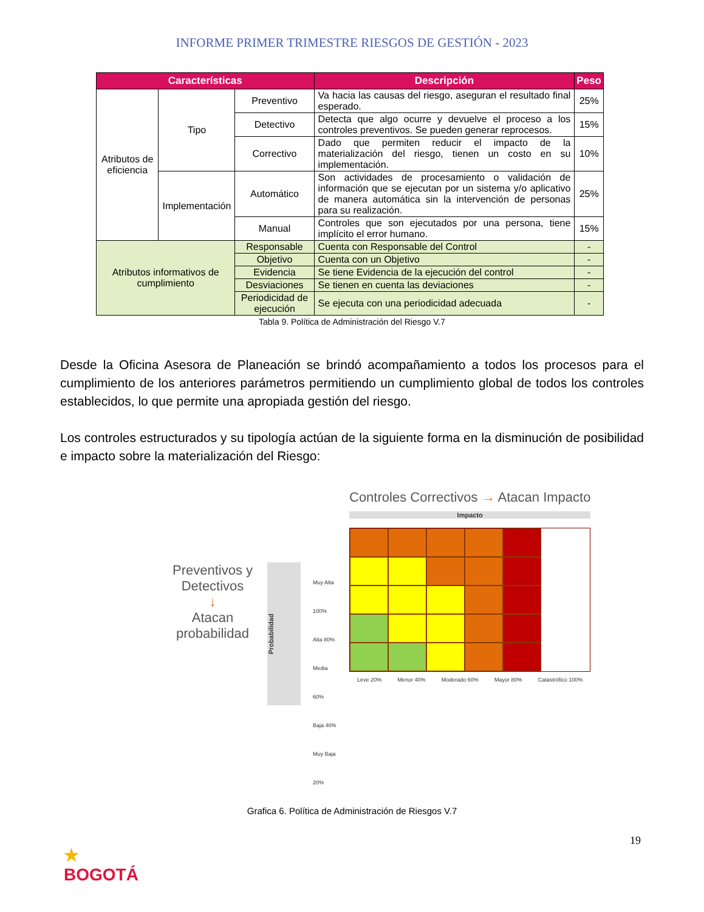INFORME PRIMER TRIMESTRE RIESGOS DE GESTIÓN - 2023
| Características | | | Descripción | Peso |
| --- | --- | --- | --- | --- |
| Atributos de eficiencia | Tipo | Preventivo | Va hacia las causas del riesgo, aseguran el resultado final esperado. | 25% |
| | | Detectivo | Detecta que algo ocurre y devuelve el proceso a los controles preventivos. Se pueden generar reprocesos. | 15% |
| | | Correctivo | Dado que permiten reducir el impacto de la materialización del riesgo, tienen un costo en su implementación. | 10% |
| | Implementación | Automático | Son actividades de procesamiento o validación de información que se ejecutan por un sistema y/o aplicativo de manera automática sin la intervención de personas para su realización. | 25% |
| | | Manual | Controles que son ejecutados por una persona, tiene implícito el error humano. | 15% |
| Atributos informativos de cumplimiento | | Responsable | Cuenta con Responsable del Control | - |
| | | Objetivo | Cuenta con un Objetivo | - |
| | | Evidencia | Se tiene Evidencia de la ejecución del control | - |
| | | Desviaciones | Se tienen en cuenta las deviaciones | - |
| | | Periodicidad de ejecución | Se ejecuta con una periodicidad adecuada | - |
Tabla 9. Política de Administración del Riesgo V.7
Desde la Oficina Asesora de Planeación se brindó acompañamiento a todos los procesos para el cumplimiento de los anteriores parámetros permitiendo un cumplimiento global de todos los controles establecidos, lo que permite una apropiada gestión del riesgo.
Los controles estructurados y su tipología actúan de la siguiente forma en la disminución de posibilidad e impacto sobre la materialización del Riesgo:
Preventivos y Detectivos
↓
Atacan probabilidad
Probabilidad
Muy Alta 100%
Alta 80%
Media 60%
Baja 40%
Muy Baja 20%
Controles Correctivos → Atacan Impacto
Impacto
Leve 20% Menor 40% Moderado 60% Mayor 80% Catastrófico 100%
Grafica 6. Política de Administración de Riesgos V.7
19
★
BOGOTÁ